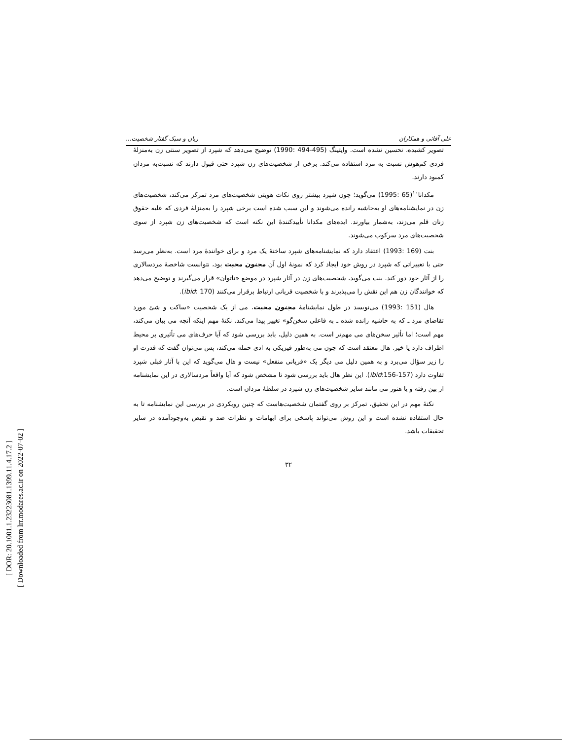[ DOR: 20.1001.1.23223081.1399.11.4.17.2 ]
[ Downloaded from lrr.modares.ac.ir on 2022-07-02 ]
علی آقائی و همکاران زبان و سبک گفتار شخصیت...
تصویر کشیده، تحسین نشده است. وایتینگ (495-494 :1990) توضیح می‌دهد که شپرد از تصویر سنتی زن به‌منزلهٔ فردی کم‌هوش نسبت به مرد استفاده می‌کند. برخی از شخصیت‌های زن شپرد حتی قبول دارند که نسبت‌به مردان کمبود دارند.
مکدانا<sup>۱۰</sup>(65 :1995) می‌گوید؛ چون شپرد بیشتر روی نکات هویتی شخصیت‌های مرد تمرکز می‌کند، شخصیت‌های زن در نمایشنامه‌های او به‌حاشیه رانده می‌شوند و این سبب شده است برخی شپرد را به‌منزلهٔ فردی که علیه حقوق زنان قلم می‌زند، به‌شمار بیاورند. ایده‌های مکدانا تأییدکنندهٔ این نکته است که شخصیت‌های زن شپرد از سوی شخصیت‌های مرد سرکوب می‌شوند.
بنت (169 :1993) اعتقاد دارد که نمایشنامه‌های شپرد ساختهٔ یک مرد و برای خوانندهٔ مرد است. به‌نظر می‌رسد حتی با تغییراتی که شپرد در روش خود ایجاد کرد که نمونهٔ اول آن مجنون محبت بود، نتوانست شاخصهٔ مردسالاری را از آثار خود دور کند. بنت می‌گوید، شخصیت‌های زن در آثار شپرد در موضع «ناتوان» قرار می‌گیرند و توضیح می‌دهد که خوانندگان زن هم این نقش را می‌پذیرند و با شخصیت قربانی ارتباط برقرار می‌کنند (ibid: 170).
هال (151 :1993) می‌نویسد در طول نمایشنامهٔ مجنون محبت، می از یک شخصیت «ساکت و شئ مورد تقاضای مرد ـ که به حاشیه رانده شده ـ به فاعلی سخن‌گو» تغییر پیدا می‌کند. نکتهٔ مهم اینکه آنچه می بیان می‌کند، مهم است؛ اما تأثیر سخن‌های می مهم‌تر است. به همین دلیل، باید بررسی شود که آیا حرف‌های می تأثیری بر محیط اطراف دارد یا خیر. هال معتقد است که چون می به‌طور فیزیکی به ادی حمله می‌کند، پس می‌توان گفت که قدرت او را زیر سؤال می‌برد و به همین دلیل می دیگر یک «قربانی منفعل» نیست و هال می‌گوید که این با آثار قبلی شپرد تفاوت دارد (ibid:156-157). این نظر هال باید بررسی شود تا مشخص شود که آیا واقعاً مردسالاری در این نمایشنامه از بین رفته و یا هنوز می مانند سایر شخصیت‌های زن شپرد در سلطهٔ مردان است.
نکتهٔ مهم در این تحقیق، تمرکز بر روی گفتمان شخصیت‌هاست که چنین رویکردی در بررسی این نمایشنامه تا به حال استفاده نشده است و این روش می‌تواند پاسخی برای ابهامات و نظرات ضد و نقیض به‌وجودآمده در سایر تحقیقات باشد.
۳۲